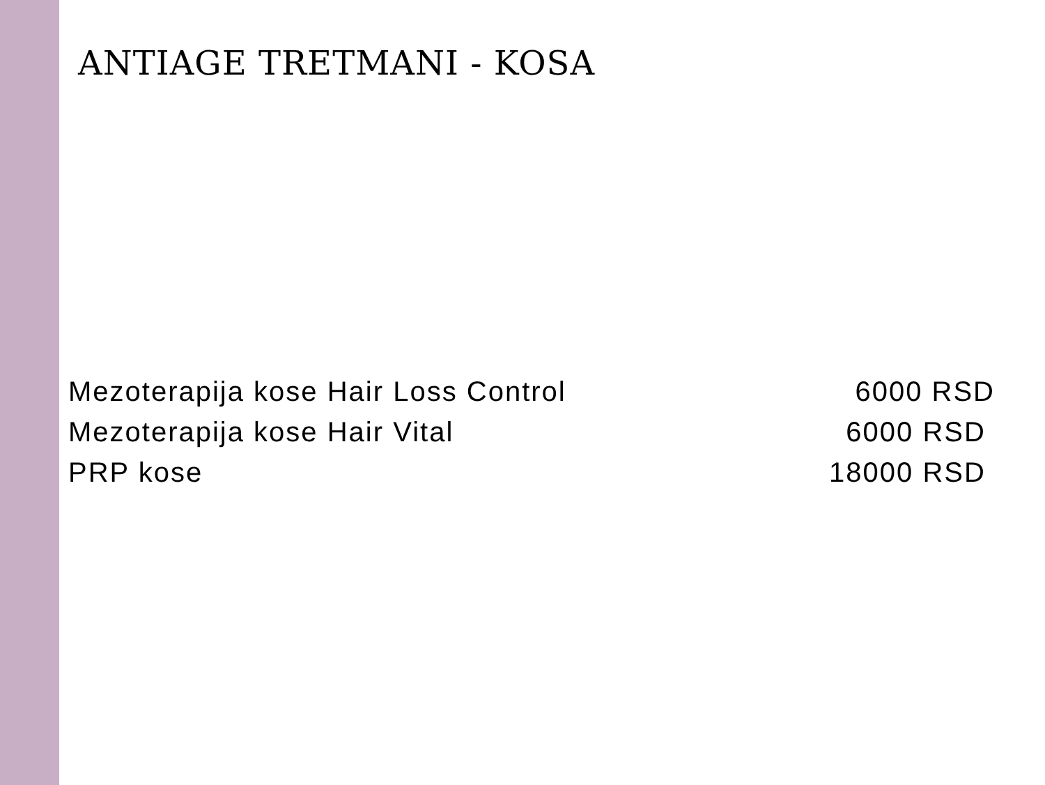ANTIAGE TRETMANI - KOSA
Mezoterapija kose Hair Loss Control 6000 RSD
Mezoterapija kose Hair Vital 6000 RSD
PRP kose 18000 RSD